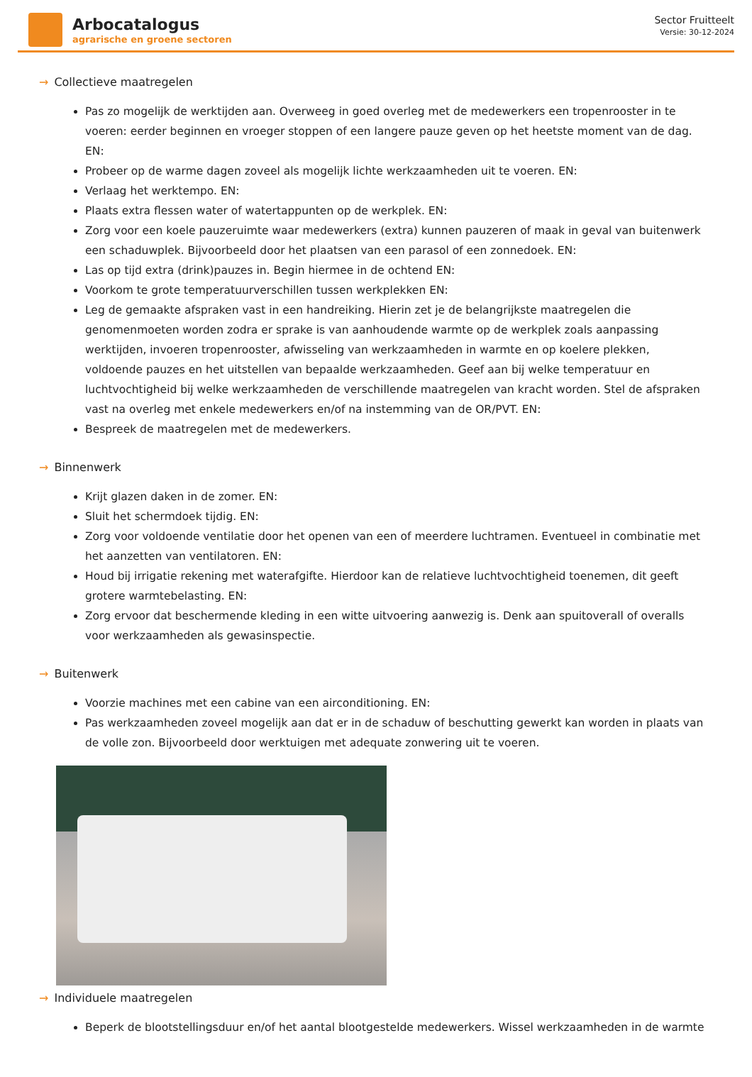Arbocatalogus
agrarische en groene sectoren
Sector Fruitteelt
Versie: 30-12-2024
→ Collectieve maatregelen
Pas zo mogelijk de werktijden aan. Overweeg in goed overleg met de medewerkers een tropenrooster in te voeren: eerder beginnen en vroeger stoppen of een langere pauze geven op het heetste moment van de dag. EN:
Probeer op de warme dagen zoveel als mogelijk lichte werkzaamheden uit te voeren. EN:
Verlaag het werktempo. EN:
Plaats extra flessen water of watertappunten op de werkplek. EN:
Zorg voor een koele pauzeruimte waar medewerkers (extra) kunnen pauzeren of maak in geval van buitenwerk een schaduwplek. Bijvoorbeeld door het plaatsen van een parasol of een zonnedoek. EN:
Las op tijd extra (drink)pauzes in. Begin hiermee in de ochtend EN:
Voorkom te grote temperatuurverschillen tussen werkplekken EN:
Leg de gemaakte afspraken vast in een handreiking. Hierin zet je de belangrijkste maatregelen die genomenmoeten worden zodra er sprake is van aanhoudende warmte op de werkplek zoals aanpassing werktijden, invoeren tropenrooster, afwisseling van werkzaamheden in warmte en op koelere plekken, voldoende pauzes en het uitstellen van bepaalde werkzaamheden. Geef aan bij welke temperatuur en luchtvochtigheid bij welke werkzaamheden de verschillende maatregelen van kracht worden. Stel de afspraken vast na overleg met enkele medewerkers en/of na instemming van de OR/PVT. EN:
Bespreek de maatregelen met de medewerkers.
→ Binnenwerk
Krijt glazen daken in de zomer. EN:
Sluit het schermdoek tijdig. EN:
Zorg voor voldoende ventilatie door het openen van een of meerdere luchtramen. Eventueel in combinatie met het aanzetten van ventilatoren. EN:
Houd bij irrigatie rekening met waterafgifte. Hierdoor kan de relatieve luchtvochtigheid toenemen, dit geeft grotere warmtebelasting. EN:
Zorg ervoor dat beschermende kleding in een witte uitvoering aanwezig is. Denk aan spuitoverall of overalls voor werkzaamheden als gewasinspectie.
→ Buitenwerk
Voorzie machines met een cabine van een airconditioning. EN:
Pas werkzaamheden zoveel mogelijk aan dat er in de schaduw of beschutting gewerkt kan worden in plaats van de volle zon. Bijvoorbeeld door werktuigen met adequate zonwering uit te voeren.
→ Individuele maatregelen
Beperk de blootstellingsduur en/of het aantal blootgestelde medewerkers. Wissel werkzaamheden in de warmte